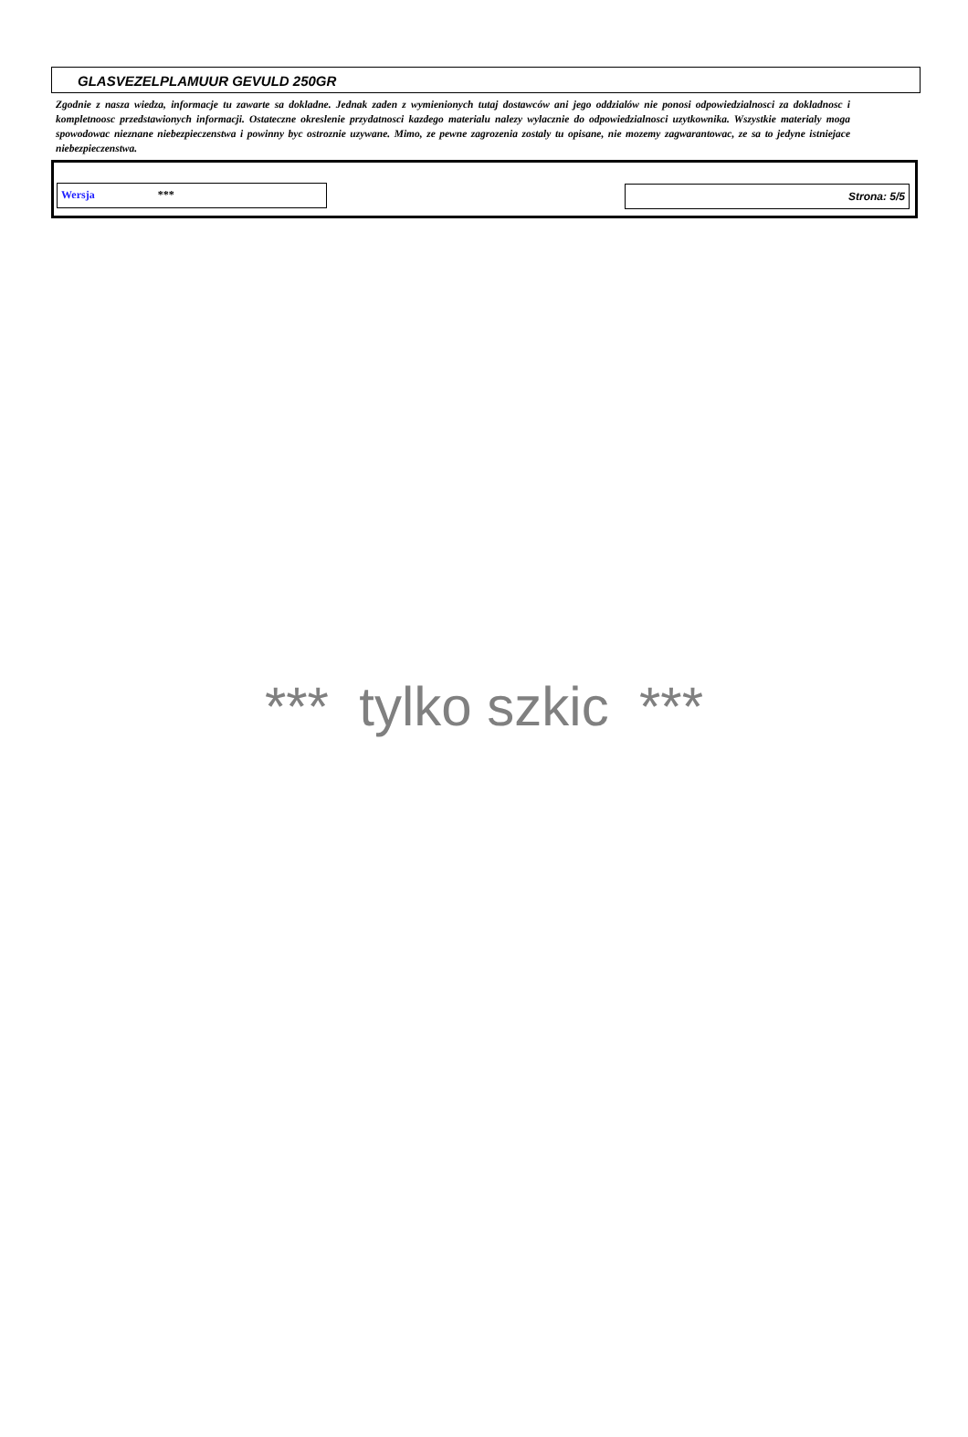GLASVEZELPLAMUUR GEVULD 250GR
Zgodnie z nasza wiedza, informacje tu zawarte sa dokladne. Jednak zaden z wymienionych tutaj dostawców ani jego oddzialów nie ponosi odpowiedzialnosci za dokladnosc i kompletnoosc przedstawionych informacji. Ostateczne okreslenie przydatnosci kazdego materialu nalezy wylacznie do odpowiedzialnosci uzytkownika. Wszystkie materialy moga spowodowac nieznane niebezpieczenstwa i powinny byc ostroznie uzywane. Mimo, ze pewne zagrozenia zostaly tu opisane, nie mozemy zagwarantowac, ze sa to jedyne istniejace niebezpieczenstwa.
Wersja *** Strona: 5/5
*** tylko szkic ***